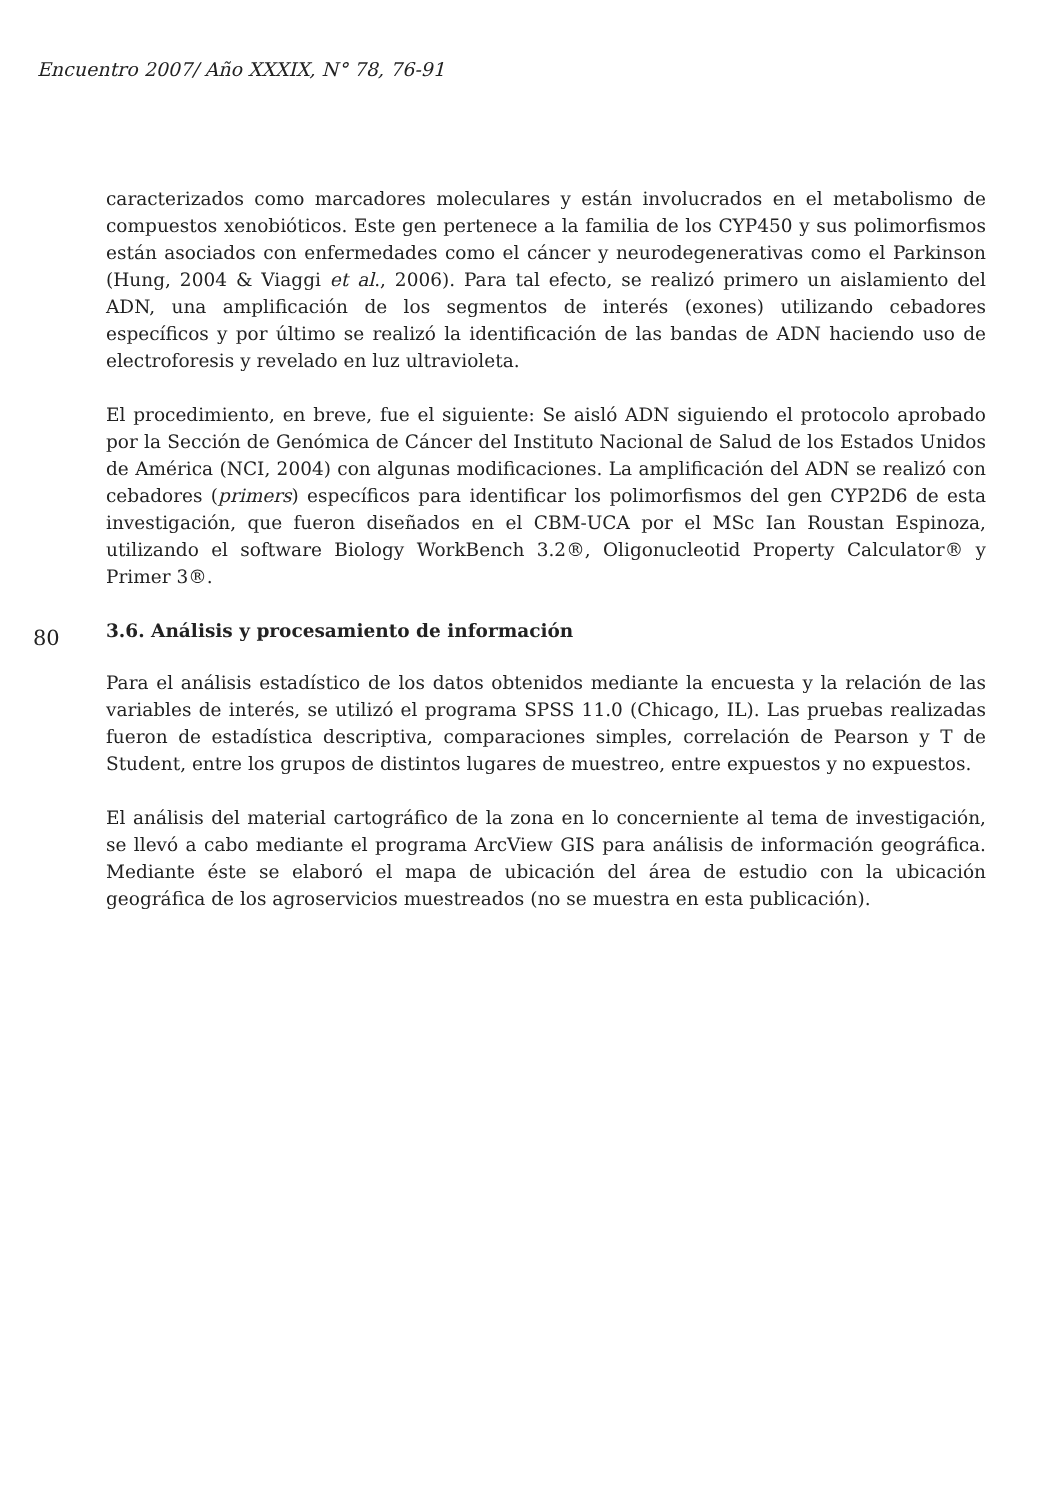Encuentro 2007/ Año XXXIX, N° 78, 76-91
caracterizados como marcadores moleculares y están involucrados en el metabolismo de compuestos xenobióticos. Este gen pertenece a la familia de los CYP450 y sus polimorfismos están asociados con enfermedades como el cáncer y neurodegenerativas como el Parkinson (Hung, 2004 & Viaggi et al., 2006). Para tal efecto, se realizó primero un aislamiento del ADN, una amplificación de los segmentos de interés (exones) utilizando cebadores específicos y por último se realizó la identificación de las bandas de ADN haciendo uso de electroforesis y revelado en luz ultravioleta.
El procedimiento, en breve, fue el siguiente: Se aisló ADN siguiendo el protocolo aprobado por la Sección de Genómica de Cáncer del Instituto Nacional de Salud de los Estados Unidos de América (NCI, 2004) con algunas modificaciones. La amplificación del ADN se realizó con cebadores (primers) específicos para identificar los polimorfismos del gen CYP2D6 de esta investigación, que fueron diseñados en el CBM-UCA por el MSc Ian Roustan Espinoza, utilizando el software Biology WorkBench 3.2®, Oligonucleotid Property Calculator® y Primer 3®.
80 3.6. Análisis y procesamiento de información
Para el análisis estadístico de los datos obtenidos mediante la encuesta y la relación de las variables de interés, se utilizó el programa SPSS 11.0 (Chicago, IL). Las pruebas realizadas fueron de estadística descriptiva, comparaciones simples, correlación de Pearson y T de Student, entre los grupos de distintos lugares de muestreo, entre expuestos y no expuestos.
El análisis del material cartográfico de la zona en lo concerniente al tema de investigación, se llevó a cabo mediante el programa ArcView GIS para análisis de información geográfica. Mediante éste se elaboró el mapa de ubicación del área de estudio con la ubicación geográfica de los agroservicios muestreados (no se muestra en esta publicación).